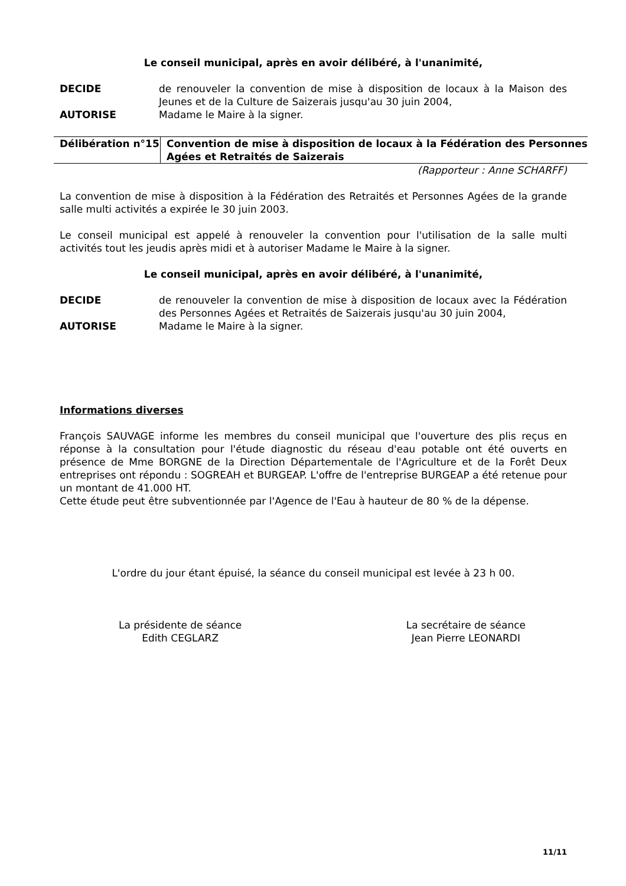Le conseil municipal, après en avoir délibéré, à l'unanimité,
DECIDE de renouveler la convention de mise à disposition de locaux à la Maison des Jeunes et de la Culture de Saizerais jusqu'au 30 juin 2004,
AUTORISE Madame le Maire à la signer.
| Délibération n°15 | Convention de mise à disposition de locaux à la Fédération des Personnes Agées et Retraités de Saizerais |
(Rapporteur : Anne SCHARFF)
La convention de mise à disposition à la Fédération des Retraités et Personnes Agées de la grande salle multi activités a expirée le 30 juin 2003.
Le conseil municipal est appelé à renouveler la convention pour l'utilisation de la salle multi activités tout les jeudis après midi et à autoriser Madame le Maire à la signer.
Le conseil municipal, après en avoir délibéré, à l'unanimité,
DECIDE de renouveler la convention de mise à disposition de locaux avec la Fédération des Personnes Agées et Retraités de Saizerais jusqu'au 30 juin 2004,
AUTORISE Madame le Maire à la signer.
Informations diverses
François SAUVAGE informe les membres du conseil municipal que l'ouverture des plis reçus en réponse à la consultation pour l'étude diagnostic du réseau d'eau potable ont été ouverts en présence de Mme BORGNE de la Direction Départementale de l'Agriculture et de la Forêt Deux entreprises ont répondu : SOGREAH et BURGEAP. L'offre de l'entreprise BURGEAP a été retenue pour un montant de 41.000 HT.
Cette étude peut être subventionnée par l'Agence de l'Eau à hauteur de 80 % de la dépense.
L'ordre du jour étant épuisé, la séance du conseil municipal est levée à 23 h 00.
La présidente de séance
Edith CEGLARZ
La secrétaire de séance
Jean Pierre LEONARDI
11/11